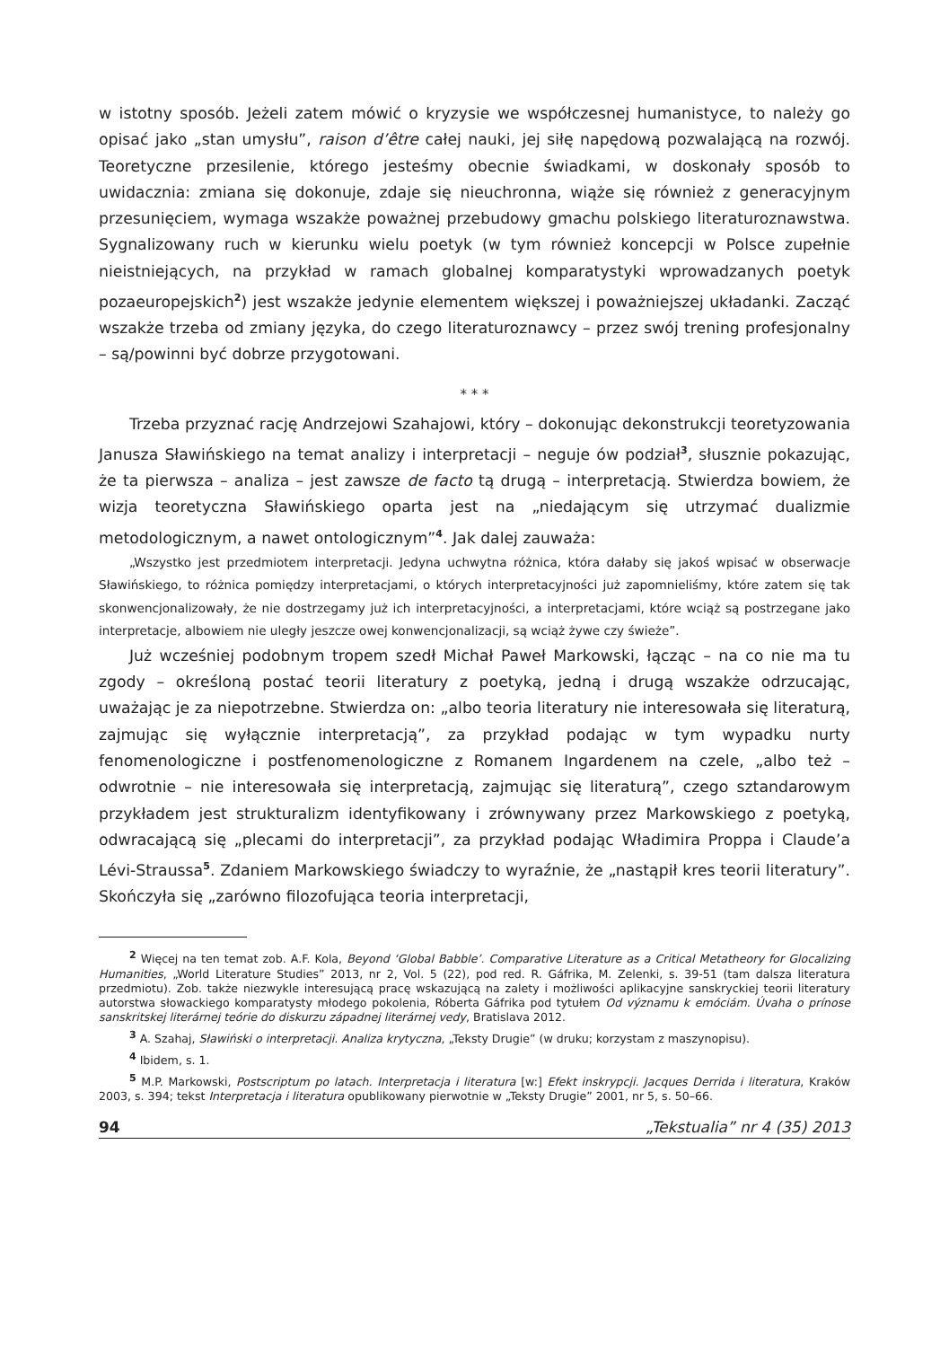w istotny sposób. Jeżeli zatem mówić o kryzysie we współczesnej humanistyce, to należy go opisać jako „stan umysłu”, raison d’être całej nauki, jej siłę napędową pozwalającą na rozwój. Teoretyczne przesilenie, którego jesteśmy obecnie świadkami, w doskonały sposób to uwidacznia: zmiana się dokonuje, zdaje się nieuchronna, wiąże się również z generacyjnym przesunięciem, wymaga wszakże poważnej przebudowy gmachu polskiego literaturoznawstwa. Sygnalizowany ruch w kierunku wielu poetyk (w tym również koncepcji w Polsce zupełnie nieistniejących, na przykład w ramach globalnej komparatystyki wprowadzanych poetyk pozaeuropejskich<sup>2</sup>) jest wszakże jedynie elementem większej i poważniejszej układanki. Zacząć wszakże trzeba od zmiany języka, do czego literaturoznawcy – przez swój trening profesjonalny – są/powinni być dobrze przygotowani.
* * *
Trzeba przyznać rację Andrzejowi Szahajowi, który – dokonując dekonstrukcji teoretyzowania Janusza Sławińskiego na temat analizy i interpretacji – neguje ów podział<sup>3</sup>, słusznie pokazując, że ta pierwsza – analiza – jest zawsze de facto tą drugą – interpretacją. Stwierdza bowiem, że wizja teoretyczna Sławińskiego oparta jest na „niedającym się utrzymać dualizmie metodologicznym, a nawet ontologicznym”<sup>4</sup>. Jak dalej zauważa:
„Wszystko jest przedmiotem interpretacji. Jedyna uchwytna różnica, która dałaby się jakoś wpisać w obserwacje Sławińskiego, to różnica pomiędzy interpretacjami, o których interpretacyjności już zapomnieliśmy, które zatem się tak skonwencjonalizowały, że nie dostrzegamy już ich interpretacyjności, a interpretacjami, które wciąż są postrzegane jako interpretacje, albowiem nie uległy jeszcze owej konwencjonalizacji, są wciąż żywe czy świeże”.
Już wcześniej podobnym tropem szedł Michał Paweł Markowski, łącząc – na co nie ma tu zgody – określoną postać teorii literatury z poetyką, jedną i drugą wszakże odrzucając, uważając je za niepotrzebne. Stwierdza on: „albo teoria literatury nie interesowała się literaturą, zajmując się wyłącznie interpretacją”, za przykład podając w tym wypadku nurty fenomenologiczne i postfenomenologiczne z Romanem Ingardenem na czele, „albo też – odwrotnie – nie interesowała się interpretacją, zajmując się literaturą”, czego sztandarowym przykładem jest strukturalizm identyfikowany i zrównywany przez Markowskiego z poetyką, odwracającą się „plecami do interpretacji”, za przykład podając Władimira Proppa i Claude’a Lévi-Straussa<sup>5</sup>. Zdaniem Markowskiego świadczy to wyraźnie, że „nastąpił kres teorii literatury”. Skończyła się „zarówno filozofująca teoria interpretacji,
<sup>2</sup> Więcej na ten temat zob. A.F. Kola, Beyond ‘Global Babble’. Comparative Literature as a Critical Metatheory for Glocalizing Humanities, „World Literature Studies” 2013, nr 2, Vol. 5 (22), pod red. R. Gáfrika, M. Zelenki, s. 39-51 (tam dalsza literatura przedmiotu). Zob. także niezwykle interesującą pracę wskazującą na zalety i możliwości aplikacyjne sanskryckiej teorii literatury autorstwa słowackiego komparatysty młodego pokolenia, Róberta Gáfrika pod tytułem Od významu k emóciám. Úvaha o prínose sanskritskej literárnej teórie do diskurzu západnej literárnej vedy, Bratislava 2012.
<sup>3</sup> A. Szahaj, Sławiński o interpretacji. Analiza krytyczna, „Teksty Drugie” (w druku; korzystam z maszynopisu).
<sup>4</sup> Ibidem, s. 1.
<sup>5</sup> M.P. Markowski, Postscriptum po latach. Interpretacja i literatura [w:] Efekt inskrypcji. Jacques Derrida i literatura, Kraków 2003, s. 394; tekst Interpretacja i literatura opublikowany pierwotnie w „Teksty Drugie” 2001, nr 5, s. 50–66.
94 „Tekstualia” nr 4 (35) 2013